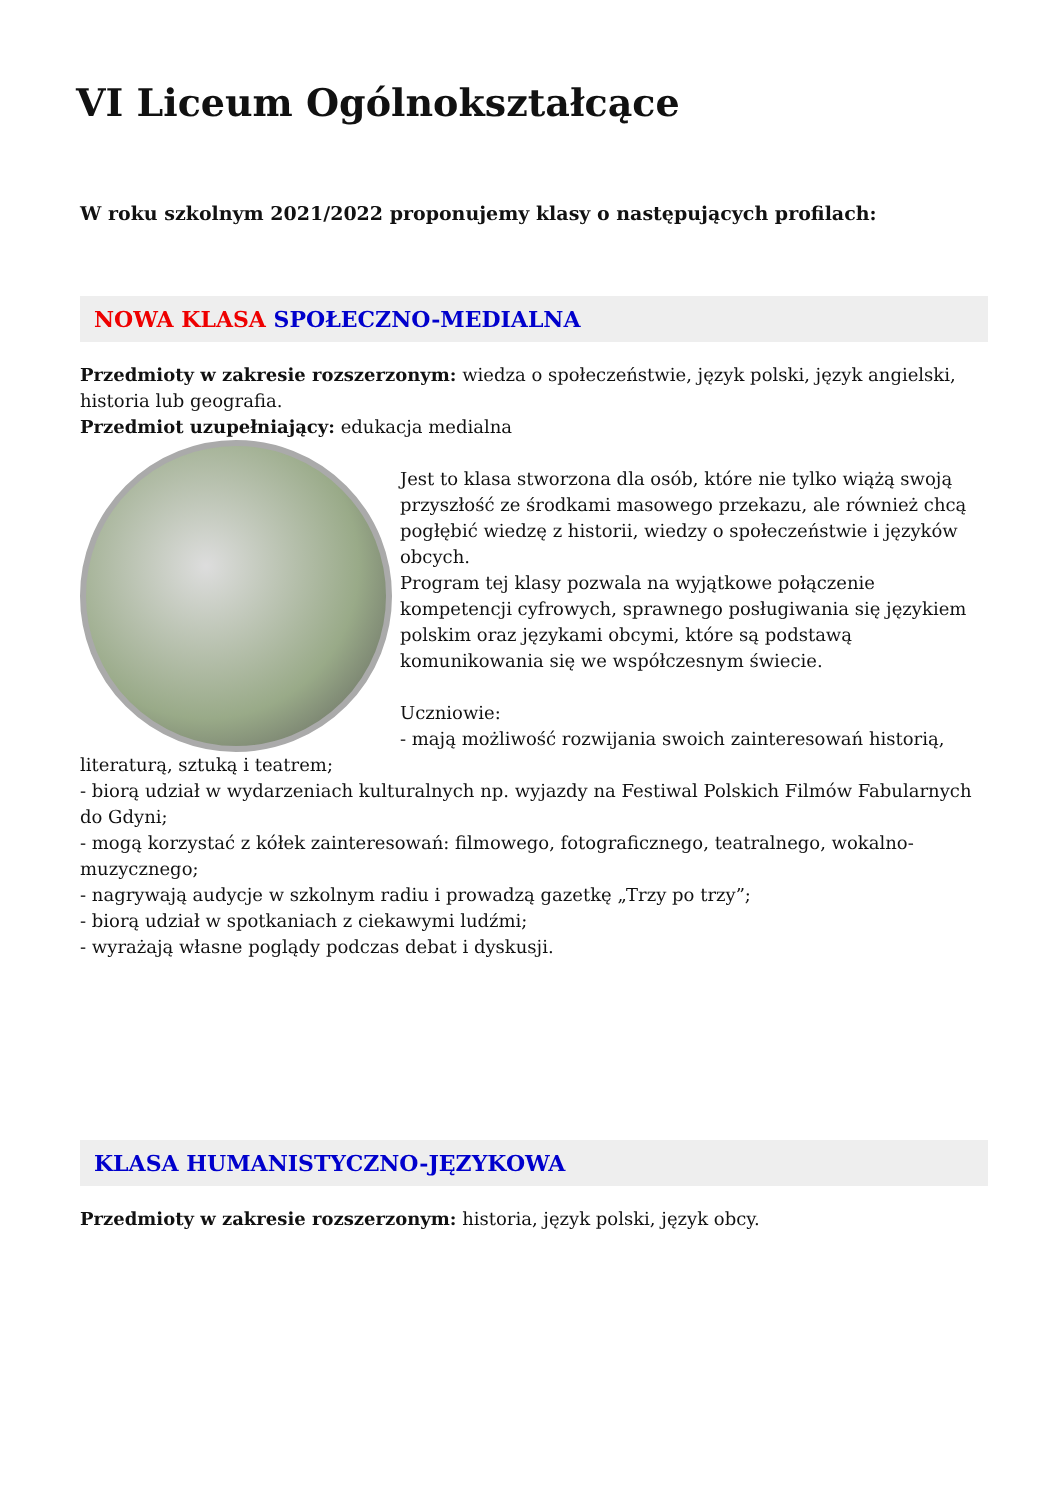VI Liceum Ogólnokształcące
W roku szkolnym 2021/2022 proponujemy klasy o następujących profilach:
NOWA KLASA SPOŁECZNO-MEDIALNA
Przedmioty w zakresie rozszerzonym: wiedza o społeczeństwie, język polski, język angielski, historia lub geografia.
Przedmiot uzupełniający: edukacja medialna
Jest to klasa stworzona dla osób, które nie tylko wiążą swoją przyszłość ze środkami masowego przekazu, ale również chcą pogłębić wiedzę z historii, wiedzy o społeczeństwie i języków obcych.
Program tej klasy pozwala na wyjątkowe połączenie kompetencji cyfrowych, sprawnego posługiwania się językiem polskim oraz językami obcymi, które są podstawą komunikowania się we współczesnym świecie.
Uczniowie:
- mają możliwość rozwijania swoich zainteresowań historią, literaturą, sztuką i teatrem;
- biorą udział w wydarzeniach kulturalnych np. wyjazdy na Festiwal Polskich Filmów Fabularnych do Gdyni;
- mogą korzystać z kółek zainteresowań: filmowego, fotograficznego, teatralnego, wokalno-muzycznego;
- nagrywają audycje w szkolnym radiu i prowadzą gazetkę „Trzy po trzy”;
- biorą udział w spotkaniach z ciekawymi ludźmi;
- wyrażają własne poglądy podczas debat i dyskusji.
KLASA HUMANISTYCZNO-JĘZYKOWA
Przedmioty w zakresie rozszerzonym: historia, język polski, język obcy.